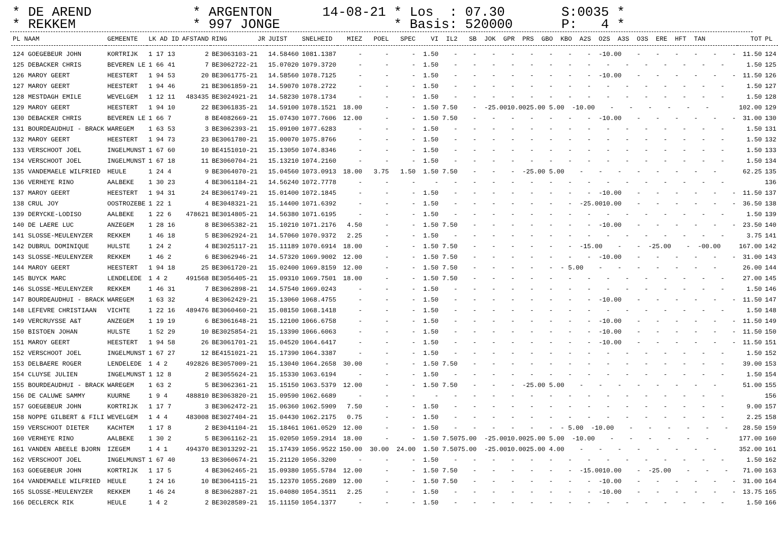* DE AREND * REKKEM
* ARGENTON * 997 JONGE
14-08-21 * Los : 07.30 * Basis: 520000
S:0035 * P: 4 *
| PL NAAM | GEMEENTE | LK AD ID | AFSTAND | RING JR | JUIST | SNELHEID | MIEZ POEL SPEC VI IL2 SB JOK GPR PRS GBO KBO A2S O2S A3S O3S ERE HFT TAN | TOT | PL |
| --- | --- | --- | --- | --- | --- | --- | --- | --- | --- |
| 124 GOEGEBEUR JOHN | KORTRIJK | 1 17 13 | 2 | BE3063103-21 | 14.58460 | 1081.1387 | - - - 1.50 - - - - - - - - -10.00 - - - - - - | 11.50 | 124 |
| 125 DEBACKER CHRIS | BEVEREN LE | 1 66 41 | 7 | BE3062722-21 | 15.07020 | 1079.3720 | - - - 1.50 - - - - - - - - - - - - - - - | 1.50 | 125 |
| 126 MAROY GEERT | HEESTERT | 1 94 53 | 20 | BE3061775-21 | 14.58560 | 1078.7125 | - - - 1.50 - - - - - - - - -10.00 - - - - - - | 11.50 | 126 |
| 127 MAROY GEERT | HEESTERT | 1 94 46 | 21 | BE3061859-21 | 14.59070 | 1078.2722 | - - - 1.50 - - - - - - - - - - - - - - - | 1.50 | 127 |
| 128 MESTDAGH EMILE | WEVELGEM | 1 12 11 | 483435 | BE3024921-21 | 14.58230 | 1078.1734 | - - - 1.50 - - - - - - - - - - - - - - - | 1.50 | 128 |
| 129 MAROY GEERT | HEESTERT | 1 94 10 | 22 | BE3061835-21 | 14.59100 | 1078.1521 | 18.00 - - 1.50 7.50 - -25.0010.0025.00 5.00 -10.00 - - - - - - | 102.00 | 129 |
| 130 DEBACKER CHRIS | BEVEREN LE | 1 66 7 | 8 | BE4082669-21 | 15.07430 | 1077.7606 | 12.00 - - 1.50 7.50 - - - - - - - -10.00 - - - - - - | 31.00 | 130 |
| 131 BOURDEAUDHUI - BRACK | WAREGEM | 1 63 53 | 3 | BE3062393-21 | 15.09100 | 1077.6283 | - - - 1.50 - - - - - - - - - - - - - - - | 1.50 | 131 |
| 132 MAROY GEERT | HEESTERT | 1 94 73 | 23 | BE3061780-21 | 15.00070 | 1075.8766 | - - - 1.50 - - - - - - - - - - - - - - - | 1.50 | 132 |
| 133 VERSCHOOT JOEL | INGELMUNST | 1 67 60 | 10 | BE4151010-21 | 15.13050 | 1074.8346 | - - - 1.50 - - - - - - - - - - - - - - - | 1.50 | 133 |
| 134 VERSCHOOT JOEL | INGELMUNST | 1 67 18 | 11 | BE3060704-21 | 15.13210 | 1074.2160 | - - - 1.50 - - - - - - - - - - - - - - - | 1.50 | 134 |
| 135 VANDEMAELE WILFRIED | HEULE | 1 24 4 | 9 | BE3064070-21 | 15.04560 | 1073.0913 | 18.00 3.75 1.50 1.50 7.50 - - - -25.00 5.00 - - - - - - - - | 62.25 | 135 |
| 136 VERHEYE RINO | AALBEKE | 1 30 23 | 4 | BE3061184-21 | 14.56240 | 1072.7778 | - - - - - - - - - - - - - - - - - - - | | 136 |
| 137 MAROY GEERT | HEESTERT | 1 94 31 | 24 | BE3061749-21 | 15.01400 | 1072.1845 | - - - 1.50 - - - - - - - - -10.00 - - - - - - | 11.50 | 137 |
| 138 CRUL JOY | OOSTROZEBE | 1 22 1 | 4 | BE3048321-21 | 15.14400 | 1071.6392 | - - - 1.50 - - - - - - - -25.0010.00 - - - - - - | 36.50 | 138 |
| 139 DERYCKE-LODISO | AALBEKE | 1 22 6 | 478621 | BE3014805-21 | 14.56380 | 1071.6195 | - - - 1.50 - - - - - - - - - - - - - - - | 1.50 | 139 |
| 140 DE LAERE LUC | ANZEGEM | 1 28 16 | 8 | BE3065382-21 | 15.10210 | 1071.2176 | 4.50 - - 1.50 7.50 - - - - - - - -10.00 - - - - - - | 23.50 | 140 |
| 141 SLOSSE-MEULENYZER | REKKEM | 1 46 18 | 5 | BE3062924-21 | 14.57060 | 1070.9372 | 2.25 - - 1.50 - - - - - - - - - - - - - - - | 3.75 | 141 |
| 142 DUBRUL DOMINIQUE | HULSTE | 1 24 2 | 4 | BE3025117-21 | 15.11189 | 1070.6914 | 18.00 - - 1.50 7.50 - - - - - - -15.00 - - -25.00 - -00.00 | 167.00 | 142 |
| 143 SLOSSE-MEULENYZER | REKKEM | 1 46 2 | 6 | BE3062946-21 | 14.57320 | 1069.9002 | 12.00 - - 1.50 7.50 - - - - - - - -10.00 - - - - - - | 31.00 | 143 |
| 144 MAROY GEERT | HEESTERT | 1 94 18 | 25 | BE3061720-21 | 15.02400 | 1069.8159 | 12.00 - - 1.50 7.50 - - - - - - 5.00 - - - - - - - | 26.00 | 144 |
| 145 BUYCK MARC | LENDELEDE | 1 4 2 | 491568 | BE3056405-21 | 15.09310 | 1069.7501 | 18.00 - - 1.50 7.50 - - - - - - - - - - - - - - | 27.00 | 145 |
| 146 SLOSSE-MEULENYZER | REKKEM | 1 46 31 | 7 | BE3062898-21 | 14.57540 | 1069.0243 | - - - 1.50 - - - - - - - - - - - - - - - | 1.50 | 146 |
| 147 BOURDEAUDHUI - BRACK | WAREGEM | 1 63 32 | 4 | BE3062429-21 | 15.13060 | 1068.4755 | - - - 1.50 - - - - - - - - -10.00 - - - - - - | 11.50 | 147 |
| 148 LEFEVRE CHRISTIAAN | VICHTE | 1 22 16 | 489476 | BE3060460-21 | 15.08150 | 1068.1418 | - - - 1.50 - - - - - - - - - - - - - - - | 1.50 | 148 |
| 149 VERCRUYSSE A&T | ANZEGEM | 1 19 19 | 6 | BE3061648-21 | 15.12100 | 1066.6758 | - - - 1.50 - - - - - - - - -10.00 - - - - - - | 11.50 | 149 |
| 150 BISTOEN JOHAN | HULSTE | 1 52 29 | 10 | BE3025854-21 | 15.13390 | 1066.6063 | - - - 1.50 - - - - - - - - -10.00 - - - - - - | 11.50 | 150 |
| 151 MAROY GEERT | HEESTERT | 1 94 58 | 26 | BE3061701-21 | 15.04520 | 1064.6417 | - - - 1.50 - - - - - - - - -10.00 - - - - - - | 11.50 | 151 |
| 152 VERSCHOOT JOEL | INGELMUNST | 1 67 27 | 12 | BE4151021-21 | 15.17390 | 1064.3387 | - - - 1.50 - - - - - - - - - - - - - - - | 1.50 | 152 |
| 153 DELBAERE ROGER | LENDELEDE | 1 4 2 | 492826 | BE3057009-21 | 15.13040 | 1064.2658 | 30.00 - - 1.50 7.50 - - - - - - - - - - - - - - | 39.00 | 153 |
| 154 CLUYSE JULIEN | INGELMUNST | 1 12 8 | 2 | BE3055624-21 | 15.15330 | 1063.6194 | - - - 1.50 - - - - - - - - - - - - - - - | 1.50 | 154 |
| 155 BOURDEAUDHUI - BRACK | WAREGEM | 1 63 2 | 5 | BE3062361-21 | 15.15150 | 1063.5379 | 12.00 - - 1.50 7.50 - - - -25.00 5.00 - - - - - - - - | 51.00 | 155 |
| 156 DE CALUWE SAMMY | KUURNE | 1 9 4 | 488810 | BE3063820-21 | 15.09590 | 1062.6689 | - - - - - - - - - - - - - - - - - - - | | 156 |
| 157 GOEGEBEUR JOHN | KORTRIJK | 1 17 7 | 3 | BE3062472-21 | 15.06360 | 1062.5909 | 7.50 - - 1.50 - - - - - - - - - - - - - - - | 9.00 | 157 |
| 158 NOPPE GILBERT & FILI | WEVELGEM | 1 4 4 | 483008 | BE3027404-21 | 15.04430 | 1062.2175 | 0.75 - - 1.50 - - - - - - - - - - - - - - - | 2.25 | 158 |
| 159 VERSCHOOT DIETER | KACHTEM | 1 17 8 | 2 | BE3041104-21 | 15.18461 | 1061.0529 | 12.00 - - 1.50 - - - - - - - 5.00 -10.00 - - - - - - | 28.50 | 159 |
| 160 VERHEYE RINO | AALBEKE | 1 30 2 | 5 | BE3061162-21 | 15.02050 | 1059.2914 | 18.00 - - 1.50 7.5075.00 -25.0010.0025.00 5.00 -10.00 - - - - - - | 177.00 | 160 |
| 161 VANDEN ABEELE BJORN | IZEGEM | 1 4 1 | 494370 | BE3013292-21 | 15.17439 | 1056.9522 | 150.00 30.00 24.00 1.50 7.5075.00 -25.0010.0025.00 4.00 - - - - - - - - | 352.00 | 161 |
| 162 VERSCHOOT JOEL | INGELMUNST | 1 67 40 | 13 | BE3060674-21 | 15.21120 | 1056.3200 | - - - 1.50 - - - - - - - - - - - - - - - | 1.50 | 162 |
| 163 GOEGEBEUR JOHN | KORTRIJK | 1 17 5 | 4 | BE3062465-21 | 15.09380 | 1055.5784 | 12.00 - - 1.50 7.50 - - - - - - -15.0010.00 - -25.00 - - - | 71.00 | 163 |
| 164 VANDEMAELE WILFRIED | HEULE | 1 24 16 | 10 | BE3064115-21 | 15.12370 | 1055.2689 | 12.00 - - 1.50 7.50 - - - - - - - -10.00 - - - - - - | 31.00 | 164 |
| 165 SLOSSE-MEULENYZER | REKKEM | 1 46 24 | 8 | BE3062887-21 | 15.04080 | 1054.3511 | 2.25 - - 1.50 - - - - - - - - -10.00 - - - - - - | 13.75 | 165 |
| 166 DECLERCK RIK | HEULE | 1 4 2 | 2 | BE3028589-21 | 15.11150 | 1054.1377 | - - - 1.50 - - - - - - - - - - - - - - - | 1.50 | 166 |